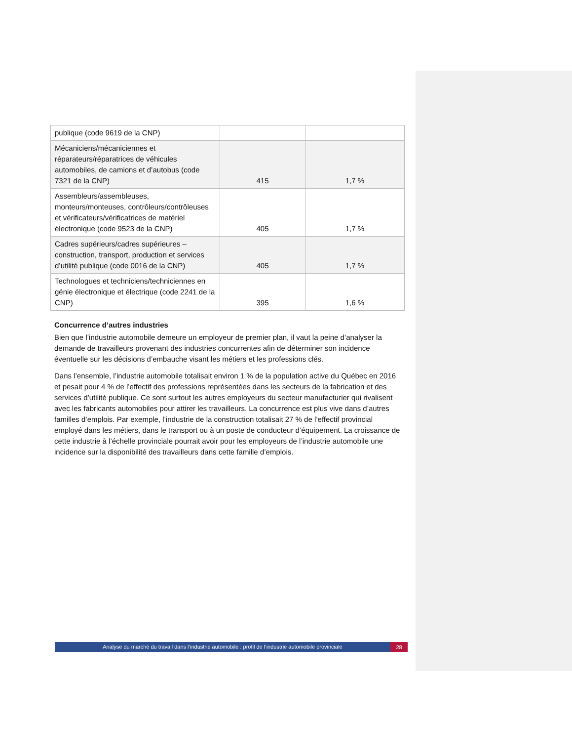| publique (code 9619 de la CNP) | | |
| Mécaniciens/mécaniciennes et réparateurs/réparatrices de véhicules automobiles, de camions et d’autobus (code 7321 de la CNP) | 415 | 1,7 % |
| Assembleurs/assembleuses, monteurs/monteuses, contrôleurs/contrôleuses et vérificateurs/vérificatrices de matériel électronique (code 9523 de la CNP) | 405 | 1,7 % |
| Cadres supérieurs/cadres supérieures – construction, transport, production et services d’utilité publique (code 0016 de la CNP) | 405 | 1,7 % |
| Technologues et techniciens/techniciennes en génie électronique et électrique (code 2241 de la CNP) | 395 | 1,6 % |
Concurrence d’autres industries
Bien que l’industrie automobile demeure un employeur de premier plan, il vaut la peine d’analyser la demande de travailleurs provenant des industries concurrentes afin de déterminer son incidence éventuelle sur les décisions d’embauche visant les métiers et les professions clés.
Dans l’ensemble, l’industrie automobile totalisait environ 1 % de la population active du Québec en 2016 et pesait pour 4 % de l’effectif des professions représentées dans les secteurs de la fabrication et des services d’utilité publique. Ce sont surtout les autres employeurs du secteur manufacturier qui rivalisent avec les fabricants automobiles pour attirer les travailleurs. La concurrence est plus vive dans d’autres familles d’emplois. Par exemple, l’industrie de la construction totalisait 27 % de l’effectif provincial employé dans les métiers, dans le transport ou à un poste de conducteur d’équipement. La croissance de cette industrie à l’échelle provinciale pourrait avoir pour les employeurs de l’industrie automobile une incidence sur la disponibilité des travailleurs dans cette famille d’emplois.
Analyse du marché du travail dans l’industrie automobile : profil de l’industrie automobile provinciale 28